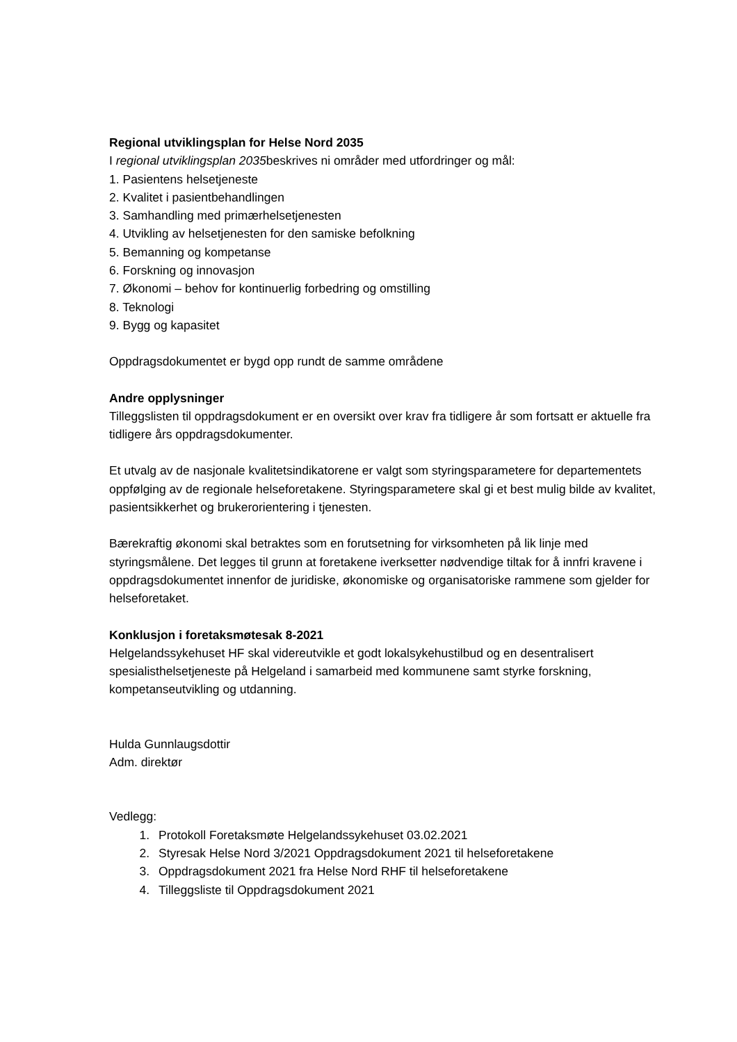Regional utviklingsplan for Helse Nord 2035
I regional utviklingsplan 2035beskrives ni områder med utfordringer og mål:
1. Pasientens helsetjeneste
2. Kvalitet i pasientbehandlingen
3. Samhandling med primærhelsetjenesten
4. Utvikling av helsetjenesten for den samiske befolkning
5. Bemanning og kompetanse
6. Forskning og innovasjon
7. Økonomi – behov for kontinuerlig forbedring og omstilling
8. Teknologi
9. Bygg og kapasitet
Oppdragsdokumentet er bygd opp rundt de samme områdene
Andre opplysninger
Tilleggslisten til oppdragsdokument er en oversikt over krav fra tidligere år som fortsatt er aktuelle fra tidligere års oppdragsdokumenter.
Et utvalg av de nasjonale kvalitetsindikatorene er valgt som styringsparametere for departementets oppfølging av de regionale helseforetakene. Styringsparametere skal gi et best mulig bilde av kvalitet, pasientsikkerhet og brukerorientering i tjenesten.
Bærekraftig økonomi skal betraktes som en forutsetning for virksomheten på lik linje med styringsmålene. Det legges til grunn at foretakene iverksetter nødvendige tiltak for å innfri kravene i oppdragsdokumentet innenfor de juridiske, økonomiske og organisatoriske rammene som gjelder for helseforetaket.
Konklusjon i foretaksmøtesak 8-2021
Helgelandssykehuset HF skal videreutvikle et godt lokalsykehustilbud og en desentralisert spesialisthelsetjeneste på Helgeland i samarbeid med kommunene samt styrke forskning, kompetanseutvikling og utdanning.
Hulda Gunnlaugsdottir
Adm. direktør
Vedlegg:
1. Protokoll Foretaksmøte Helgelandssykehuset 03.02.2021
2. Styresak Helse Nord 3/2021 Oppdragsdokument 2021 til helseforetakene
3. Oppdragsdokument 2021 fra Helse Nord RHF til helseforetakene
4. Tilleggsliste til Oppdragsdokument 2021